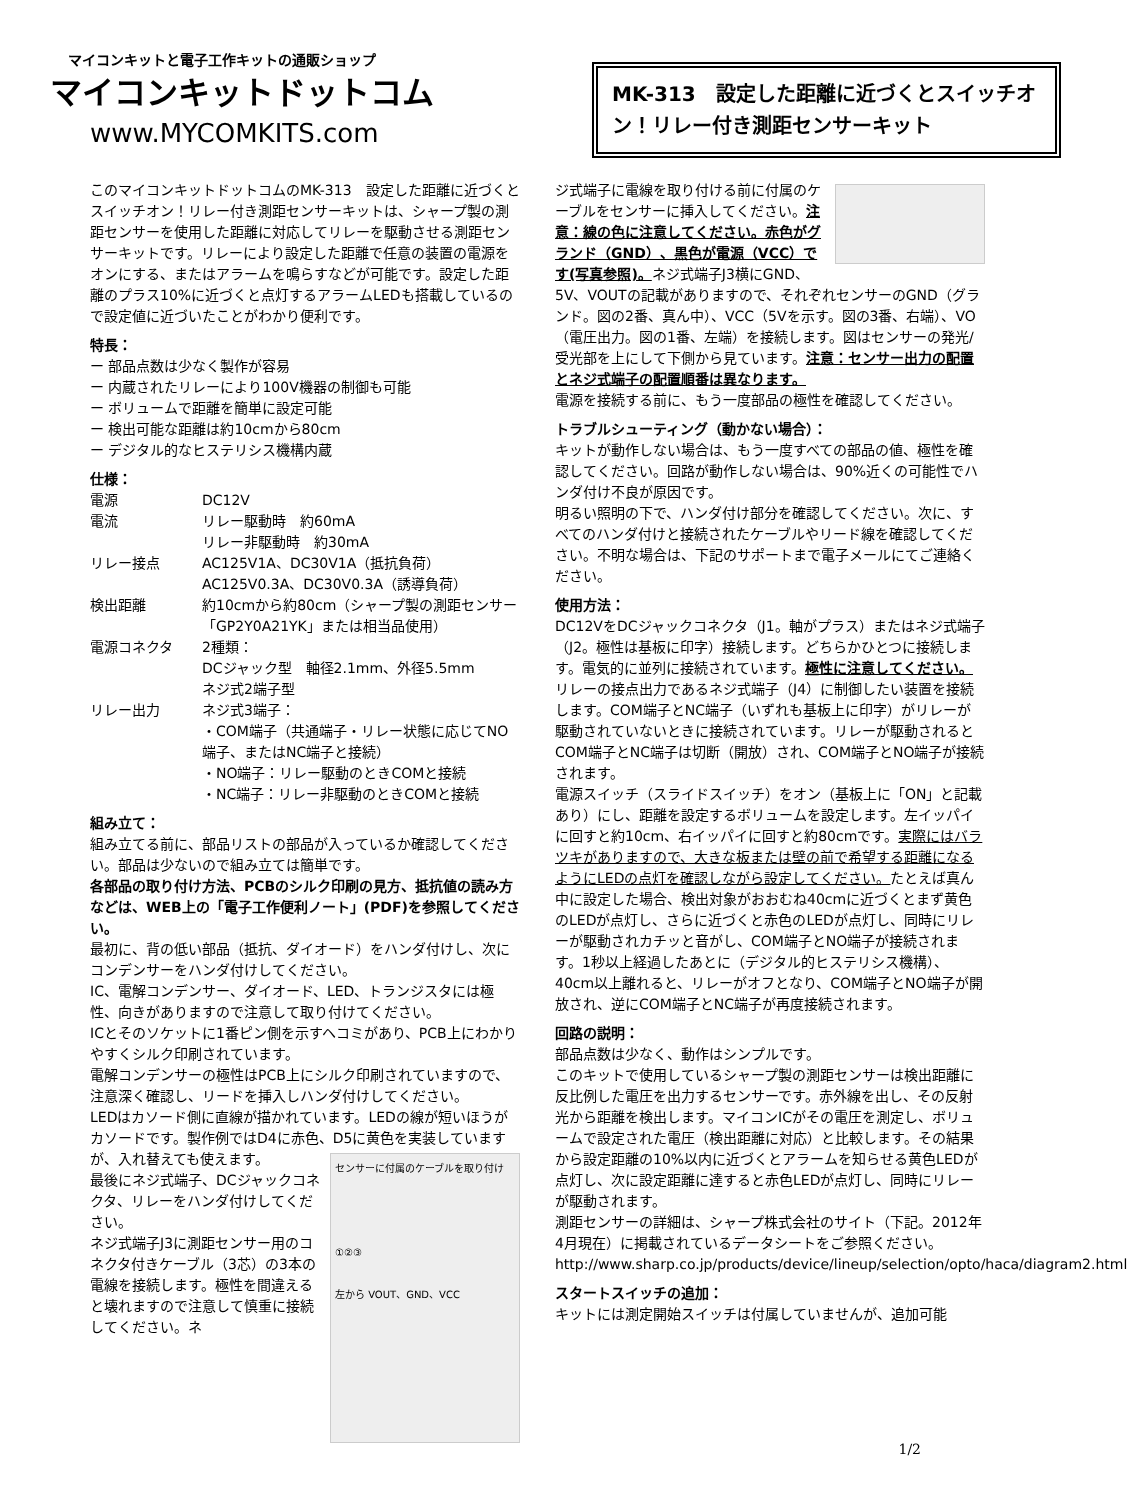マイコンキットと電子工作キットの通販ショップ
マイコンキットドットコム
www.MYCOMKITS.com
MK-313　設定した距離に近づくとスイッチオン！リレー付き測距センサーキット
このマイコンキットドットコムのMK-313　設定した距離に近づくとスイッチオン！リレー付き測距センサーキットは、シャープ製の測距センサーを使用した距離に対応してリレーを駆動させる測距センサーキットです。リレーにより設定した距離で任意の装置の電源をオンにする、またはアラームを鳴らすなどが可能です。設定した距離のプラス10%に近づくと点灯するアラームLEDも搭載しているので設定値に近づいたことがわかり便利です。
特長：
ー 部品点数は少なく製作が容易
ー 内蔵されたリレーにより100V機器の制御も可能
ー ボリュームで距離を簡単に設定可能
ー 検出可能な距離は約10cmから80cm
ー デジタル的なヒステリシス機構内蔵
仕様：
| 電源 | DC12V |
| 電流 | リレー駆動時 約60mA リレー非駆動時 約30mA |
| リレー接点 | AC125V1A、DC30V1A（抵抗負荷） AC125V0.3A、DC30V0.3A（誘導負荷） |
| 検出距離 | 約10cmから約80cm（シャープ製の測距センサー「GP2Y0A21YK」または相当品使用） |
| 電源コネクタ | 2種類： DCジャック型 軸径2.1mm、外径5.5mm ネジ式2端子型 |
| リレー出力 | ネジ式3端子： ・COM端子（共通端子・リレー状態に応じてNO端子、またはNC端子と接続） ・NO端子：リレー駆動のときCOMと接続 ・NC端子：リレー非駆動のときCOMと接続 |
組み立て：
組み立てる前に、部品リストの部品が入っているか確認してください。部品は少ないので組み立ては簡単です。
各部品の取り付け方法、PCBのシルク印刷の見方、抵抗値の読み方などは、WEB上の「電子工作便利ノート」(PDF)を参照してください。
最初に、背の低い部品（抵抗、ダイオード）をハンダ付けし、次にコンデンサーをハンダ付けしてください。
IC、電解コンデンサー、ダイオード、LED、トランジスタには極性、向きがありますので注意して取り付けてください。
ICとそのソケットに1番ピン側を示すヘコミがあり、PCB上にわかりやすくシルク印刷されています。
電解コンデンサーの極性はPCB上にシルク印刷されていますので、注意深く確認し、リードを挿入しハンダ付けしてください。
LEDはカソード側に直線が描かれています。LEDの線が短いほうがカソードです。製作例ではD4に赤色、D5に黄色を実装しています
センサーに付属のケーブルを取り付け
①②③
左から VOUT、GND、VCC
が、入れ替えても使えます。
最後にネジ式端子、DCジャックコネクタ、リレーをハンダ付けしてください。
ネジ式端子J3に測距センサー用のコネクタ付きケーブル（3芯）の3本の電線を接続します。極性を間違えると壊れますので注意して慎重に接続してください。ネ
ジ式端子に電線を取り付ける前に付属のケーブルをセンサーに挿入してください。注意：線の色に注意してください。赤色がグランド（GND）、黒色が電源（VCC）です(写真参照)。ネジ式端子J3横にGND、5V、VOUTの記載がありますので、それぞれセンサーのGND（グランド。図の2番、真ん中）、VCC（5Vを示す。図の3番、右端）、VO（電圧出力。図の1番、左端）を接続します。図はセンサーの発光/受光部を上にして下側から見ています。注意：センサー出力の配置とネジ式端子の配置順番は異なります。
電源を接続する前に、もう一度部品の極性を確認してください。
トラブルシューティング（動かない場合）：
キットが動作しない場合は、もう一度すべての部品の値、極性を確認してください。回路が動作しない場合は、90%近くの可能性でハンダ付け不良が原因です。
明るい照明の下で、ハンダ付け部分を確認してください。次に、すべてのハンダ付けと接続されたケーブルやリード線を確認してください。不明な場合は、下記のサポートまで電子メールにてご連絡ください。
使用方法：
DC12VをDCジャックコネクタ（J1。軸がプラス）またはネジ式端子（J2。極性は基板に印字）接続します。どちらかひとつに接続します。電気的に並列に接続されています。極性に注意してください。リレーの接点出力であるネジ式端子（J4）に制御したい装置を接続します。COM端子とNC端子（いずれも基板上に印字）がリレーが駆動されていないときに接続されています。リレーが駆動されるとCOM端子とNC端子は切断（開放）され、COM端子とNO端子が接続されます。
電源スイッチ（スライドスイッチ）をオン（基板上に「ON」と記載あり）にし、距離を設定するボリュームを設定します。左イッパイに回すと約10cm、右イッパイに回すと約80cmです。実際にはバラツキがありますので、大きな板または壁の前で希望する距離になるようにLEDの点灯を確認しながら設定してください。たとえば真ん中に設定した場合、検出対象がおおむね40cmに近づくとまず黄色のLEDが点灯し、さらに近づくと赤色のLEDが点灯し、同時にリレーが駆動されカチッと音がし、COM端子とNO端子が接続されます。1秒以上経過したあとに（デジタル的ヒステリシス機構）、40cm以上離れると、リレーがオフとなり、COM端子とNO端子が開放され、逆にCOM端子とNC端子が再度接続されます。
回路の説明：
部品点数は少なく、動作はシンプルです。
このキットで使用しているシャープ製の測距センサーは検出距離に反比例した電圧を出力するセンサーです。赤外線を出し、その反射光から距離を検出します。マイコンICがその電圧を測定し、ボリュームで設定された電圧（検出距離に対応）と比較します。その結果から設定距離の10%以内に近づくとアラームを知らせる黄色LEDが点灯し、次に設定距離に達すると赤色LEDが点灯し、同時にリレーが駆動されます。
測距センサーの詳細は、シャープ株式会社のサイト（下記。2012年4月現在）に掲載されているデータシートをご参照ください。
http://www.sharp.co.jp/products/device/lineup/selection/opto/haca/diagram2.html
スタートスイッチの追加：
キットには測定開始スイッチは付属していませんが、追加可能
1/2